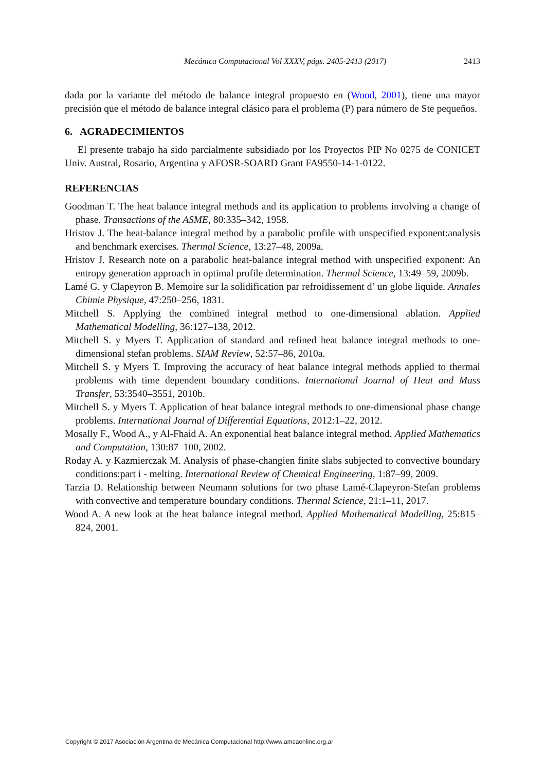Mecánica Computacional Vol XXXV, págs. 2405-2413 (2017) 2413
dada por la variante del método de balance integral propuesto en (Wood, 2001), tiene una mayor precisión que el método de balance integral clásico para el problema (P) para número de Ste pequeños.
6. AGRADECIMIENTOS
El presente trabajo ha sido parcialmente subsidiado por los Proyectos PIP No 0275 de CONICET Univ. Austral, Rosario, Argentina y AFOSR-SOARD Grant FA9550-14-1-0122.
REFERENCIAS
Goodman T. The heat balance integral methods and its application to problems involving a change of phase. Transactions of the ASME, 80:335–342, 1958.
Hristov J. The heat-balance integral method by a parabolic profile with unspecified exponent:analysis and benchmark exercises. Thermal Science, 13:27–48, 2009a.
Hristov J. Research note on a parabolic heat-balance integral method with unspecified exponent: An entropy generation approach in optimal profile determination. Thermal Science, 13:49–59, 2009b.
Lamé G. y Clapeyron B. Memoire sur la solidification par refroidissement d’ un globe liquide. Annales Chimie Physique, 47:250–256, 1831.
Mitchell S. Applying the combined integral method to one-dimensional ablation. Applied Mathematical Modelling, 36:127–138, 2012.
Mitchell S. y Myers T. Application of standard and refined heat balance integral methods to one-dimensional stefan problems. SIAM Review, 52:57–86, 2010a.
Mitchell S. y Myers T. Improving the accuracy of heat balance integral methods applied to thermal problems with time dependent boundary conditions. International Journal of Heat and Mass Transfer, 53:3540–3551, 2010b.
Mitchell S. y Myers T. Application of heat balance integral methods to one-dimensional phase change problems. International Journal of Differential Equations, 2012:1–22, 2012.
Mosally F., Wood A., y Al-Fhaid A. An exponential heat balance integral method. Applied Mathematics and Computation, 130:87–100, 2002.
Roday A. y Kazmierczak M. Analysis of phase-changien finite slabs subjected to convective boundary conditions:part i - melting. International Review of Chemical Engineering, 1:87–99, 2009.
Tarzia D. Relationship between Neumann solutions for two phase Lamé-Clapeyron-Stefan problems with convective and temperature boundary conditions. Thermal Science, 21:1–11, 2017.
Wood A. A new look at the heat balance integral method. Applied Mathematical Modelling, 25:815–824, 2001.
Copyright © 2017 Asociación Argentina de Mecánica Computacional http://www.amcaonline.org.ar